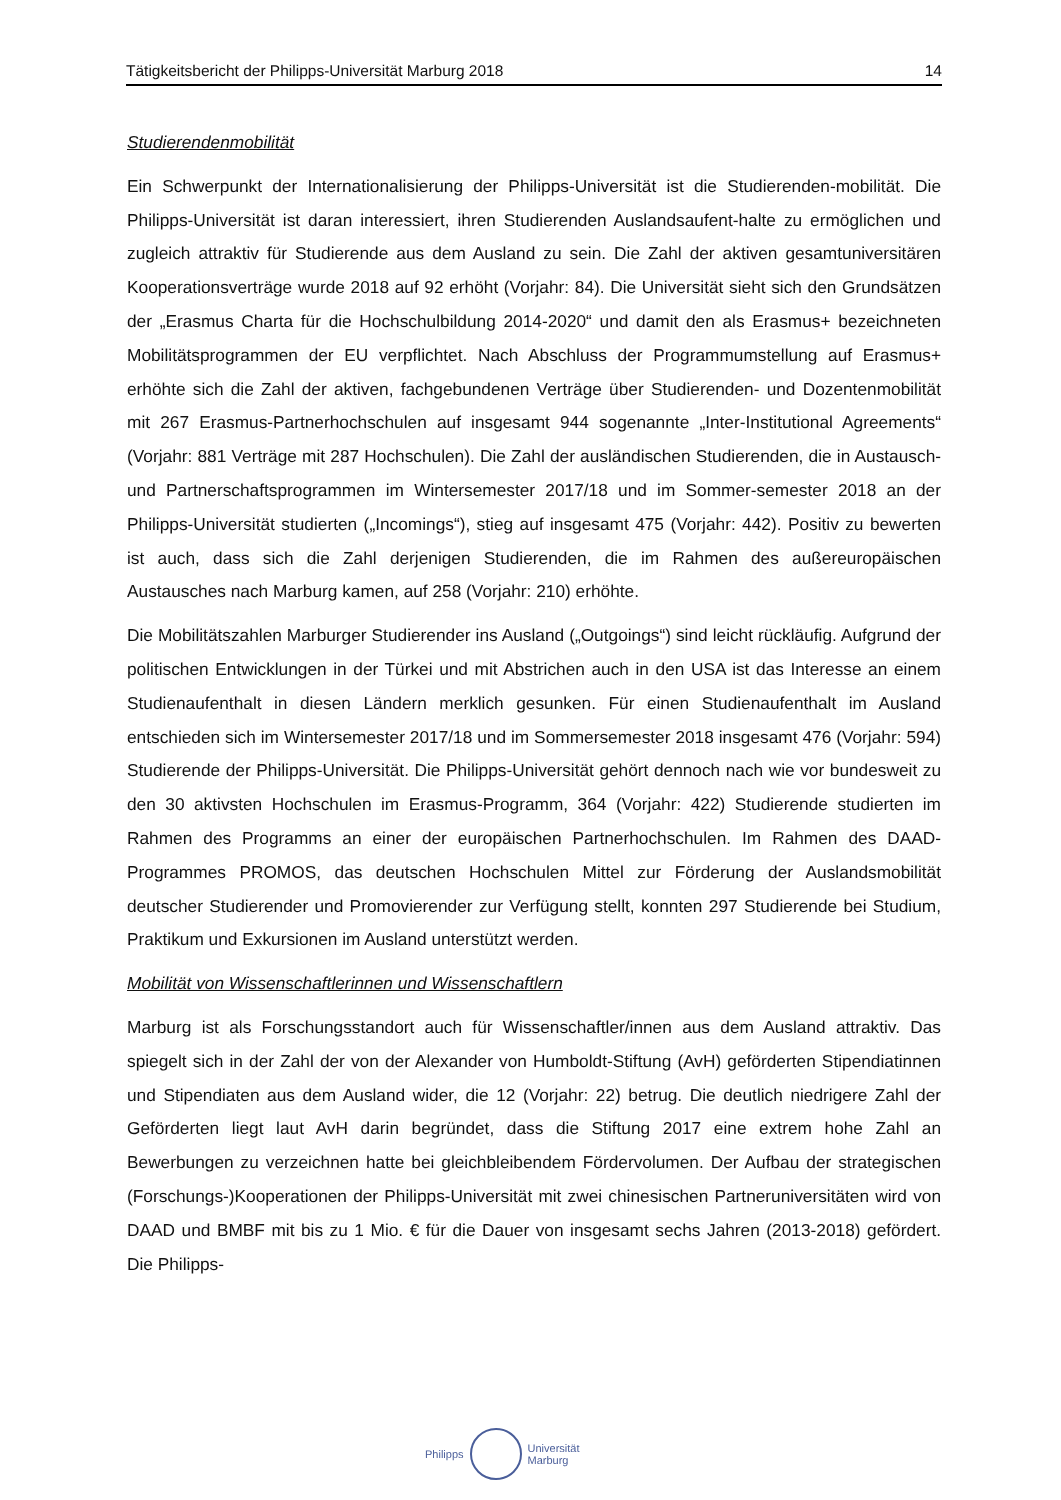Tätigkeitsbericht der Philipps-Universität Marburg 2018 14
Studierendenmobilität
Ein Schwerpunkt der Internationalisierung der Philipps-Universität ist die Studierenden-mobilität. Die Philipps-Universität ist daran interessiert, ihren Studierenden Auslandsaufent-halte zu ermöglichen und zugleich attraktiv für Studierende aus dem Ausland zu sein. Die Zahl der aktiven gesamtuniversitären Kooperationsverträge wurde 2018 auf 92 erhöht (Vorjahr: 84). Die Universität sieht sich den Grundsätzen der „Erasmus Charta für die Hochschulbildung 2014-2020“ und damit den als Erasmus+ bezeichneten Mobilitätsprogrammen der EU verpflichtet. Nach Abschluss der Programmumstellung auf Erasmus+ erhöhte sich die Zahl der aktiven, fachgebundenen Verträge über Studierenden- und Dozentenmobilität mit 267 Erasmus-Partnerhochschulen auf insgesamt 944 sogenannte „Inter-Institutional Agreements“ (Vorjahr: 881 Verträge mit 287 Hochschulen). Die Zahl der ausländischen Studierenden, die in Austausch- und Partnerschaftsprogrammen im Wintersemester 2017/18 und im Sommer-semester 2018 an der Philipps-Universität studierten („Incomings“), stieg auf insgesamt 475 (Vorjahr: 442). Positiv zu bewerten ist auch, dass sich die Zahl derjenigen Studierenden, die im Rahmen des außereuropäischen Austausches nach Marburg kamen, auf 258 (Vorjahr: 210) erhöhte.
Die Mobilitätszahlen Marburger Studierender ins Ausland („Outgoings“) sind leicht rückläufig. Aufgrund der politischen Entwicklungen in der Türkei und mit Abstrichen auch in den USA ist das Interesse an einem Studienaufenthalt in diesen Ländern merklich gesunken. Für einen Studienaufenthalt im Ausland entschieden sich im Wintersemester 2017/18 und im Sommersemester 2018 insgesamt 476 (Vorjahr: 594) Studierende der Philipps-Universität. Die Philipps-Universität gehört dennoch nach wie vor bundesweit zu den 30 aktivsten Hochschulen im Erasmus-Programm, 364 (Vorjahr: 422) Studierende studierten im Rahmen des Programms an einer der europäischen Partnerhochschulen. Im Rahmen des DAAD-Programmes PROMOS, das deutschen Hochschulen Mittel zur Förderung der Auslandsmobilität deutscher Studierender und Promovierender zur Verfügung stellt, konnten 297 Studierende bei Studium, Praktikum und Exkursionen im Ausland unterstützt werden.
Mobilität von Wissenschaftlerinnen und Wissenschaftlern
Marburg ist als Forschungsstandort auch für Wissenschaftler/innen aus dem Ausland attraktiv. Das spiegelt sich in der Zahl der von der Alexander von Humboldt-Stiftung (AvH) geförderten Stipendiatinnen und Stipendiaten aus dem Ausland wider, die 12 (Vorjahr: 22) betrug. Die deutlich niedrigere Zahl der Geförderten liegt laut AvH darin begründet, dass die Stiftung 2017 eine extrem hohe Zahl an Bewerbungen zu verzeichnen hatte bei gleichbleibendem Fördervolumen. Der Aufbau der strategischen (Forschungs-)Kooperationen der Philipps-Universität mit zwei chinesischen Partneruniversitäten wird von DAAD und BMBF mit bis zu 1 Mio. € für die Dauer von insgesamt sechs Jahren (2013-2018) gefördert. Die Philipps-
Philipps
Universität
Marburg